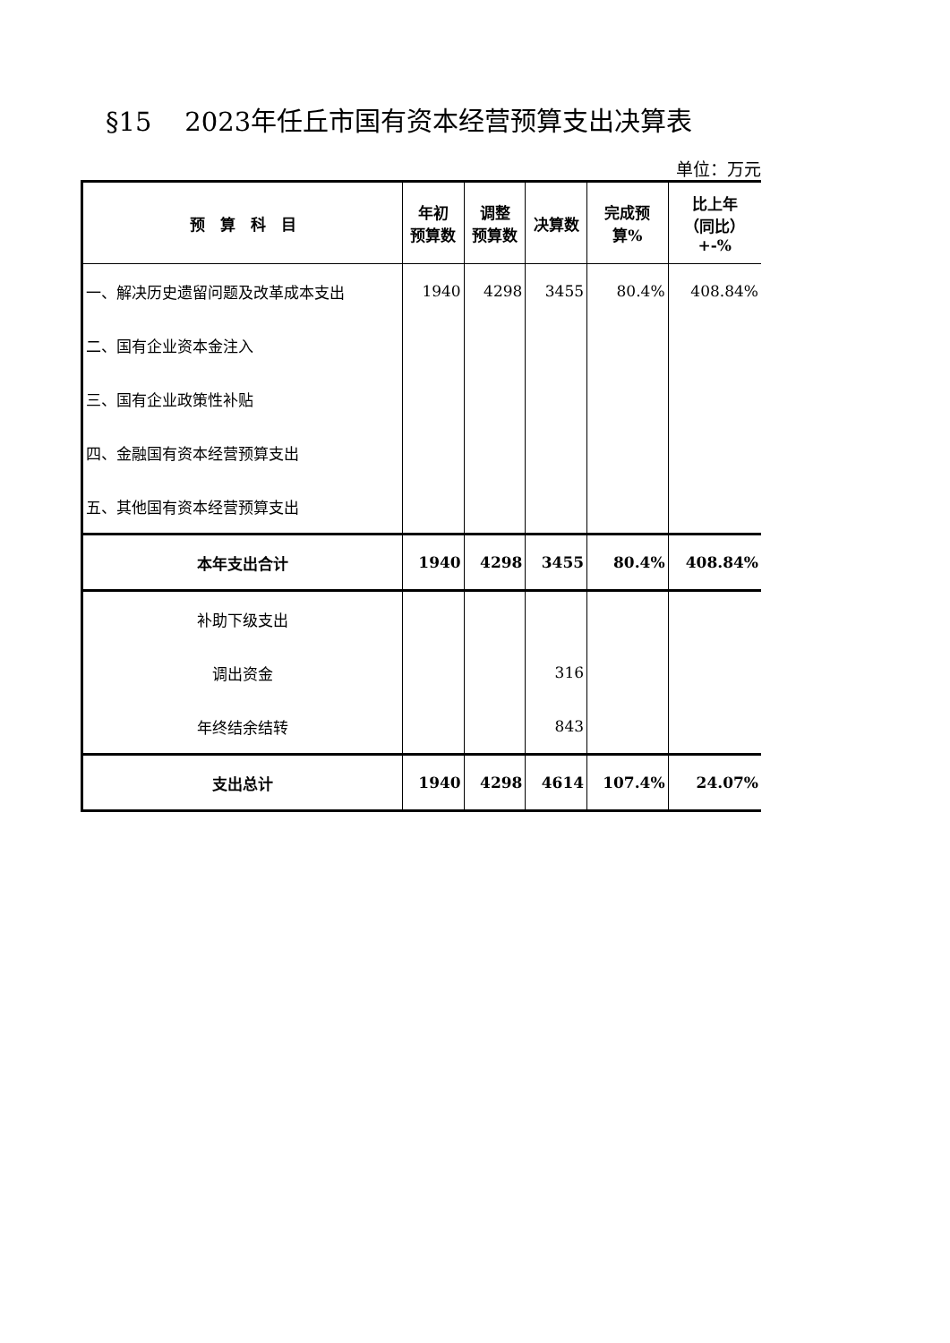§15 2023年任丘市国有资本经营预算支出决算表
单位：万元
| 预 算 科 目 | 年初 预算数 | 调整 预算数 | 决算数 | 完成预 算% | 比上年 （同比） +-% |
| --- | --- | --- | --- | --- | --- |
| 一、解决历史遗留问题及改革成本支出 | 1940 | 4298 | 3455 | 80.4% | 408.84% |
| 二、国有企业资本金注入 | | | | | |
| 三、国有企业政策性补贴 | | | | | |
| 四、金融国有资本经营预算支出 | | | | | |
| 五、其他国有资本经营预算支出 | | | | | |
| 本年支出合计 | 1940 | 4298 | 3455 | 80.4% | 408.84% |
| 补助下级支出 | | | | | |
| 调出资金 | | | 316 | | |
| 年终结余结转 | | | 843 | | |
| 支出总计 | 1940 | 4298 | 4614 | 107.4% | 24.07% |